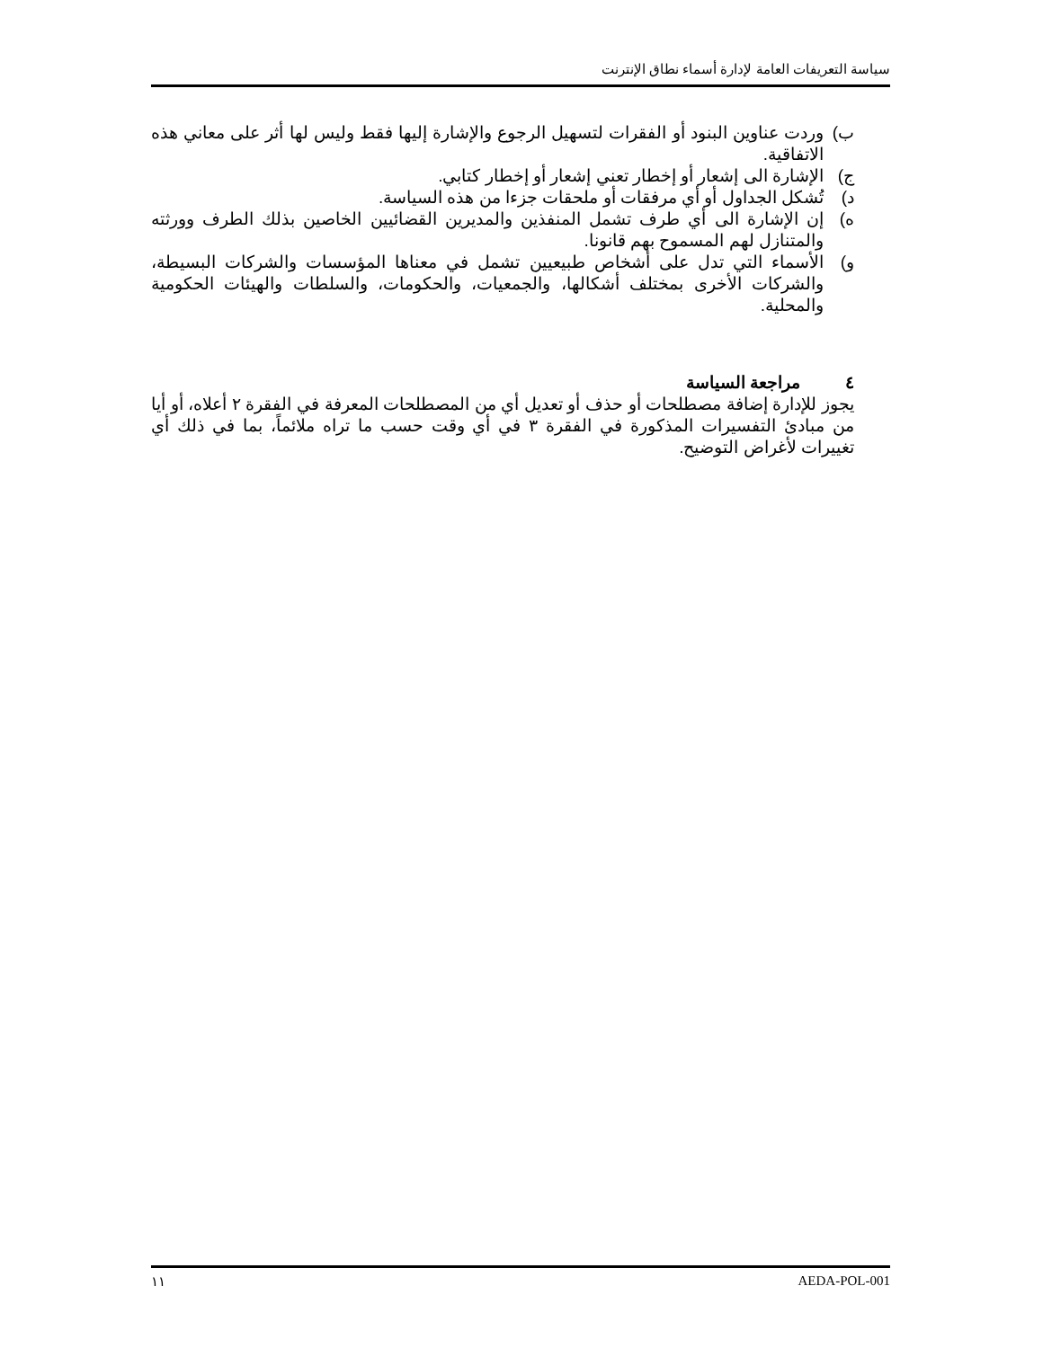سياسة التعريفات العامة لإدارة أسماء نطاق الإنترنت
ب) وردت عناوين البنود أو الفقرات لتسهيل الرجوع والإشارة إليها فقط وليس لها أثر على معاني هذه الاتفاقية.
ج) الإشارة الى إشعار أو إخطار تعني إشعار أو إخطار كتابي.
د) تُشكل الجداول أو أي مرفقات أو ملحقات جزءا من هذه السياسة.
ه) إن الإشارة الى أي طرف تشمل المنفذين والمديرين القضائيين الخاصين بذلك الطرف وورثته والمتنازل لهم المسموح بهم قانونا.
و) الأسماء التي تدل على أشخاص طبيعيين تشمل في معناها المؤسسات والشركات البسيطة، والشركات الأخرى بمختلف أشكالها، والجمعيات، والحكومات، والسلطات والهيئات الحكومية والمحلية.
٤ مراجعة السياسة
يجوز للإدارة إضافة مصطلحات أو حذف أو تعديل أي من المصطلحات المعرفة في الفقرة ٢ أعلاه، أو أيا من مبادئ التفسيرات المذكورة في الفقرة ٣ في أي وقت حسب ما تراه ملائماً، بما في ذلك أي تغييرات لأغراض التوضيح.
١١ AEDA-POL-001